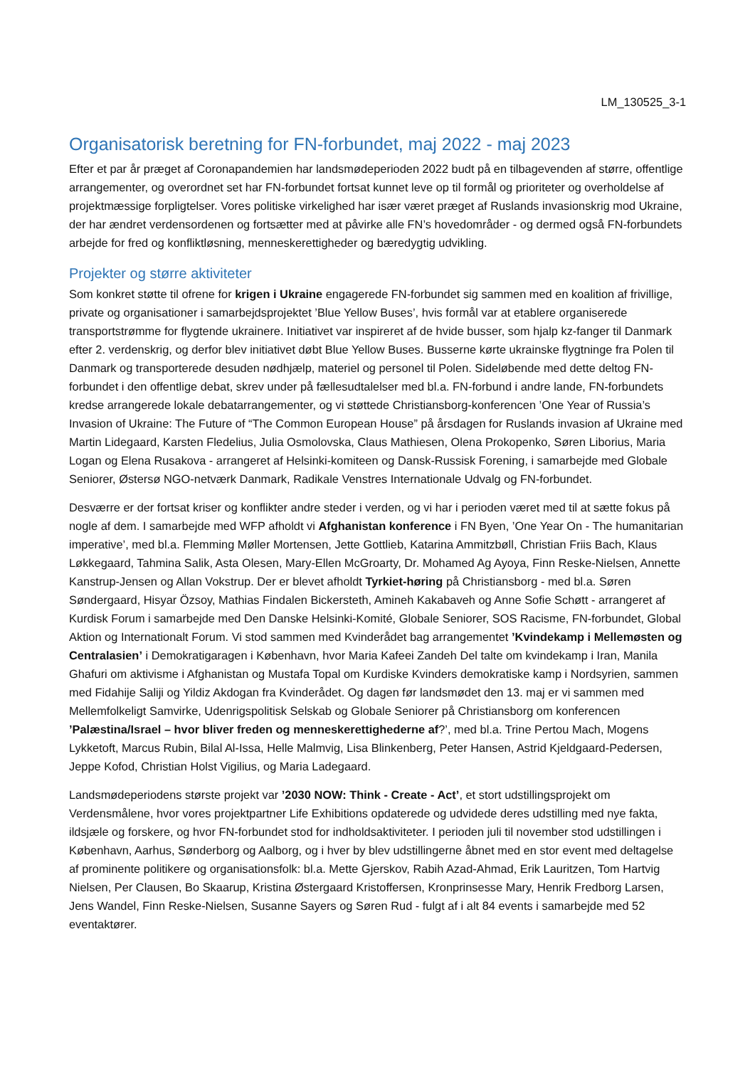LM_130525_3-1
Organisatorisk beretning for FN-forbundet, maj 2022 - maj 2023
Efter et par år præget af Coronapandemien har landsmødeperioden 2022 budt på en tilbagevenden af større, offentlige arrangementer, og overordnet set har FN-forbundet fortsat kunnet leve op til formål og prioriteter og overholdelse af projektmæssige forpligtelser. Vores politiske virkelighed har især været præget af Ruslands invasionskrig mod Ukraine, der har ændret verdensordenen og fortsætter med at påvirke alle FN’s hovedområder - og dermed også FN-forbundets arbejde for fred og konfliktløsning, menneskerettigheder og bæredygtig udvikling.
Projekter og større aktiviteter
Som konkret støtte til ofrene for krigen i Ukraine engagerede FN-forbundet sig sammen med en koalition af frivillige, private og organisationer i samarbejdsprojektet ’Blue Yellow Buses’, hvis formål var at etablere organiserede transportstrømme for flygtende ukrainere. Initiativet var inspireret af de hvide busser, som hjalp kz-fanger til Danmark efter 2. verdenskrig, og derfor blev initiativet døbt Blue Yellow Buses. Busserne kørte ukrainske flygtninge fra Polen til Danmark og transporterede desuden nødhjælp, materiel og personel til Polen. Sideløbende med dette deltog FN-forbundet i den offentlige debat, skrev under på fællesudtalelser med bl.a. FN-forbund i andre lande, FN-forbundets kredse arrangerede lokale debatarrangementer, og vi støttede Christiansborg-konferencen ’One Year of Russia’s Invasion of Ukraine: The Future of “The Common European House” på årsdagen for Ruslands invasion af Ukraine med Martin Lidegaard, Karsten Fledelius, Julia Osmolovska, Claus Mathiesen, Olena Prokopenko, Søren Liborius, Maria Logan og Elena Rusakova - arrangeret af Helsinki-komiteen og Dansk-Russisk Forening, i samarbejde med Globale Seniorer, Østersø NGO-netværk Danmark, Radikale Venstres Internationale Udvalg og FN-forbundet.
Desværre er der fortsat kriser og konflikter andre steder i verden, og vi har i perioden været med til at sætte fokus på nogle af dem. I samarbejde med WFP afholdt vi Afghanistan konference i FN Byen, ’One Year On - The humanitarian imperative’, med bl.a. Flemming Møller Mortensen, Jette Gottlieb, Katarina Ammitzbøll, Christian Friis Bach, Klaus Løkkegaard, Tahmina Salik, Asta Olesen, Mary-Ellen McGroarty, Dr. Mohamed Ag Ayoya, Finn Reske-Nielsen, Annette Kanstrup-Jensen og Allan Vokstrup. Der er blevet afholdt Tyrkiet-høring på Christiansborg - med bl.a. Søren Søndergaard, Hisyar Özsoy, Mathias Findalen Bickersteth, Amineh Kakabaveh og Anne Sofie Schøtt - arrangeret af Kurdisk Forum i samarbejde med Den Danske Helsinki-Komité, Globale Seniorer, SOS Racisme, FN-forbundet, Global Aktion og Internationalt Forum. Vi stod sammen med Kvinderådet bag arrangementet ’Kvindekamp i Mellemøsten og Centralasien’ i Demokratigaragen i København, hvor Maria Kafeei Zandeh Del talte om kvindekamp i Iran, Manila Ghafuri om aktivisme i Afghanistan og Mustafa Topal om Kurdiske Kvinders demokratiske kamp i Nordsyrien, sammen med Fidahije Saliji og Yildiz Akdogan fra Kvinderådet. Og dagen før landsmødet den 13. maj er vi sammen med Mellemfolkeligt Samvirke, Udenrigspolitisk Selskab og Globale Seniorer på Christiansborg om konferencen ’Palæstina/Israel – hvor bliver freden og menneskerettighederne af?’, med bl.a. Trine Pertou Mach, Mogens Lykketoft, Marcus Rubin, Bilal Al-Issa, Helle Malmvig, Lisa Blinkenberg, Peter Hansen, Astrid Kjeldgaard-Pedersen, Jeppe Kofod, Christian Holst Vigilius, og Maria Ladegaard.
Landsmødeperiodens største projekt var ’2030 NOW: Think - Create - Act’, et stort udstillingsprojekt om Verdensmålene, hvor vores projektpartner Life Exhibitions opdaterede og udvidede deres udstilling med nye fakta, ildsjæle og forskere, og hvor FN-forbundet stod for indholdsaktiviteter. I perioden juli til november stod udstillingen i København, Aarhus, Sønderborg og Aalborg, og i hver by blev udstillingerne åbnet med en stor event med deltagelse af prominente politikere og organisationsfolk: bl.a. Mette Gjerskov, Rabih Azad-Ahmad, Erik Lauritzen, Tom Hartvig Nielsen, Per Clausen, Bo Skaarup, Kristina Østergaard Kristoffersen, Kronprinsesse Mary, Henrik Fredborg Larsen, Jens Wandel, Finn Reske-Nielsen, Susanne Sayers og Søren Rud - fulgt af i alt 84 events i samarbejde med 52 eventaktører.